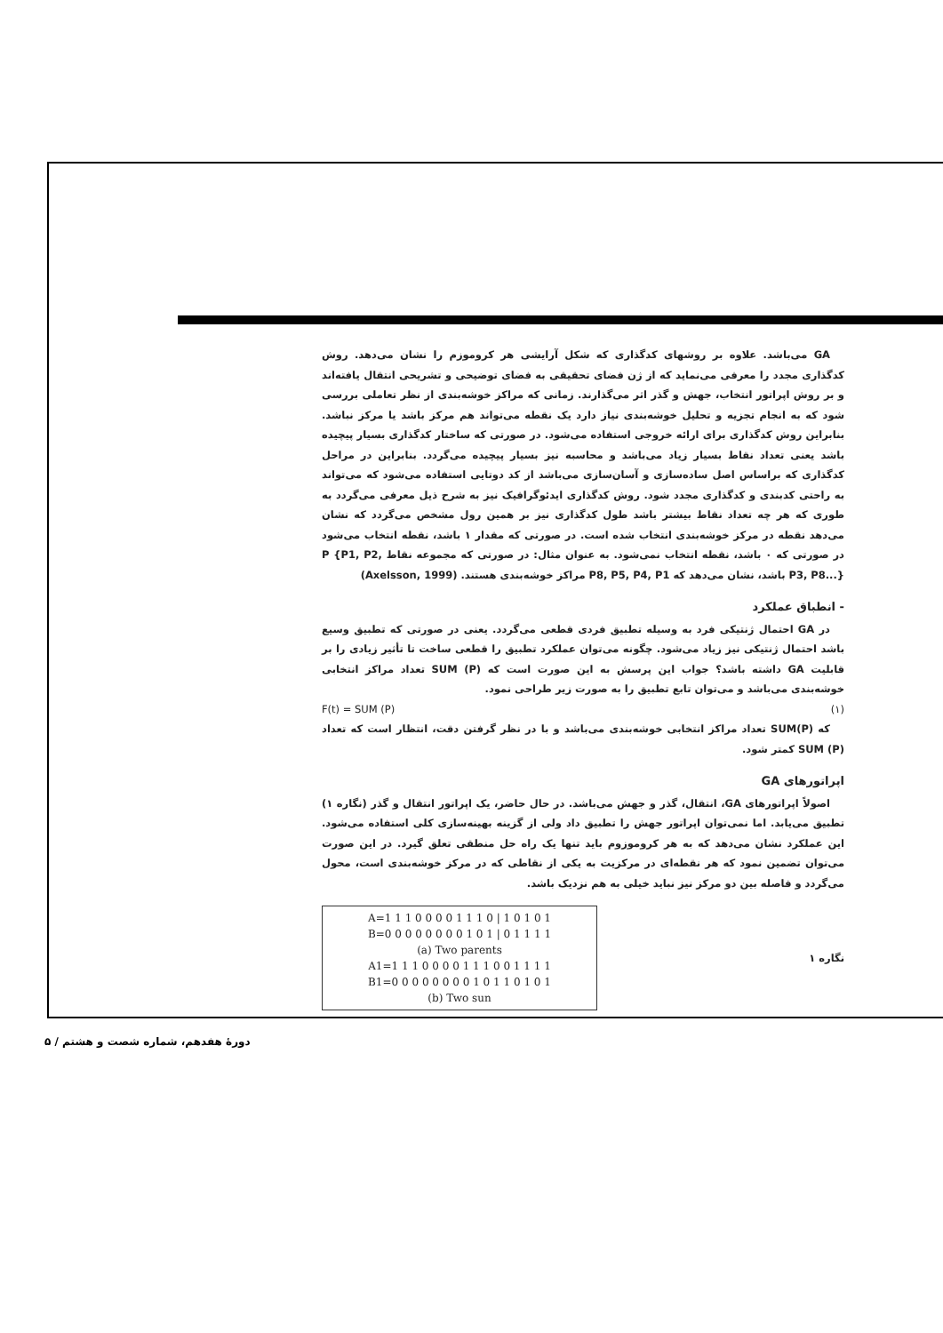GA می‌باشد. علاوه بر روشهای کدگذاری که شکل آرایشی هر کروموزم را نشان می‌دهد. روش کدگذاری مجدد را معرفی می‌نماید که از ژن فضای تحقیقی به فضای توضیحی و تشریحی انتقال یافته‌اند و بر روش اپراتور انتخاب، جهش و گذر اثر می‌گذارند. زمانی که مراکز خوشه‌بندی از نظر تعاملی بررسی شود که به انجام تجزیه و تحلیل خوشه‌بندی نیاز دارد یک نقطه می‌تواند هم مرکز باشد یا مرکز نباشد. بنابراین روش کدگذاری برای ارائه خروجی استفاده می‌شود. در صورتی که ساختار کدگذاری بسیار پیچیده باشد یعنی تعداد نقاط بسیار زیاد می‌باشد و محاسبه نیز بسیار پیچیده می‌گردد. بنابراین در مراحل کدگذاری که براساس اصل ساده‌سازی و آسان‌سازی می‌باشد از کد دوتایی استفاده می‌شود که می‌تواند به راحتی کدبندی و کدگذاری مجدد شود. روش کدگذاری ایدئوگرافیک نیز به شرح ذیل معرفی می‌گردد به طوری که هر چه تعداد نقاط بیشتر باشد طول کدگذاری نیز بر همین رول مشخص می‌گردد که نشان می‌دهد نقطه در مرکز خوشه‌بندی انتخاب شده است. در صورتی که مقدار ۱ باشد، نقطه انتخاب می‌شود در صورتی که ۰ باشد، نقطه انتخاب نمی‌شود. به عنوان مثال: در صورتی که مجموعه نقاط P {P1, P2, P3, P8...} باشد، نشان می‌دهد که P8, P5, P4, P1 مراکز خوشه‌بندی هستند. (Axelsson, 1999)
- انطباق عملکرد
در GA احتمال ژنتیکی فرد به وسیله تطبیق فردی قطعی می‌گردد. یعنی در صورتی که تطبیق وسیع باشد احتمال ژنتیکی نیز زیاد می‌شود. چگونه می‌توان عملکرد تطبیق را قطعی ساخت تا تأثیر زیادی را بر قابلیت GA داشته باشد؟ جواب این پرسش به این صورت است که SUM (P) تعداد مراکز انتخابی خوشه‌بندی می‌باشد و می‌توان تابع تطبیق را به صورت زیر طراحی نمود.
F(t) = SUM (P) (۱)
که SUM(P) تعداد مراکز انتخابی خوشه‌بندی می‌باشد و با در نظر گرفتن دقت، انتظار است که تعداد SUM (P) کمتر شود.
اپراتورهای GA
اصولاً اپراتورهای GA، انتقال، گذر و جهش می‌باشد. در حال حاضر، یک اپراتور انتقال و گذر (نگاره ۱) تطبیق می‌یابد. اما نمی‌توان اپراتور جهش را تطبیق داد ولی از گزینه بهینه‌سازی کلی استفاده می‌شود. این عملکرد نشان می‌دهد که به هر کروموزوم باید تنها یک راه حل منطقی تعلق گیرد. در این صورت می‌توان تضمین نمود که هر نقطه‌ای در مرکزیت به یکی از نقاطی که در مرکز خوشه‌بندی است، محول می‌گردد و فاصله بین دو مرکز نیز نباید خیلی به هم نزدیک باشد.
نگاره ۱
A=1 1 1 0 0 0 0 1 1 1 0 | 1 0 1 0 1
B=0 0 0 0 0 0 0 0 1 0 1 | 0 1 1 1 1
(a) Two parents
A1=1 1 1 0 0 0 0 1 1 1 0 0 1 1 1 1
B1=0 0 0 0 0 0 0 0 1 0 1 1 0 1 0 1
(b) Two sun
دورهٔ هفدهم، شماره شصت و هشتم / ۵